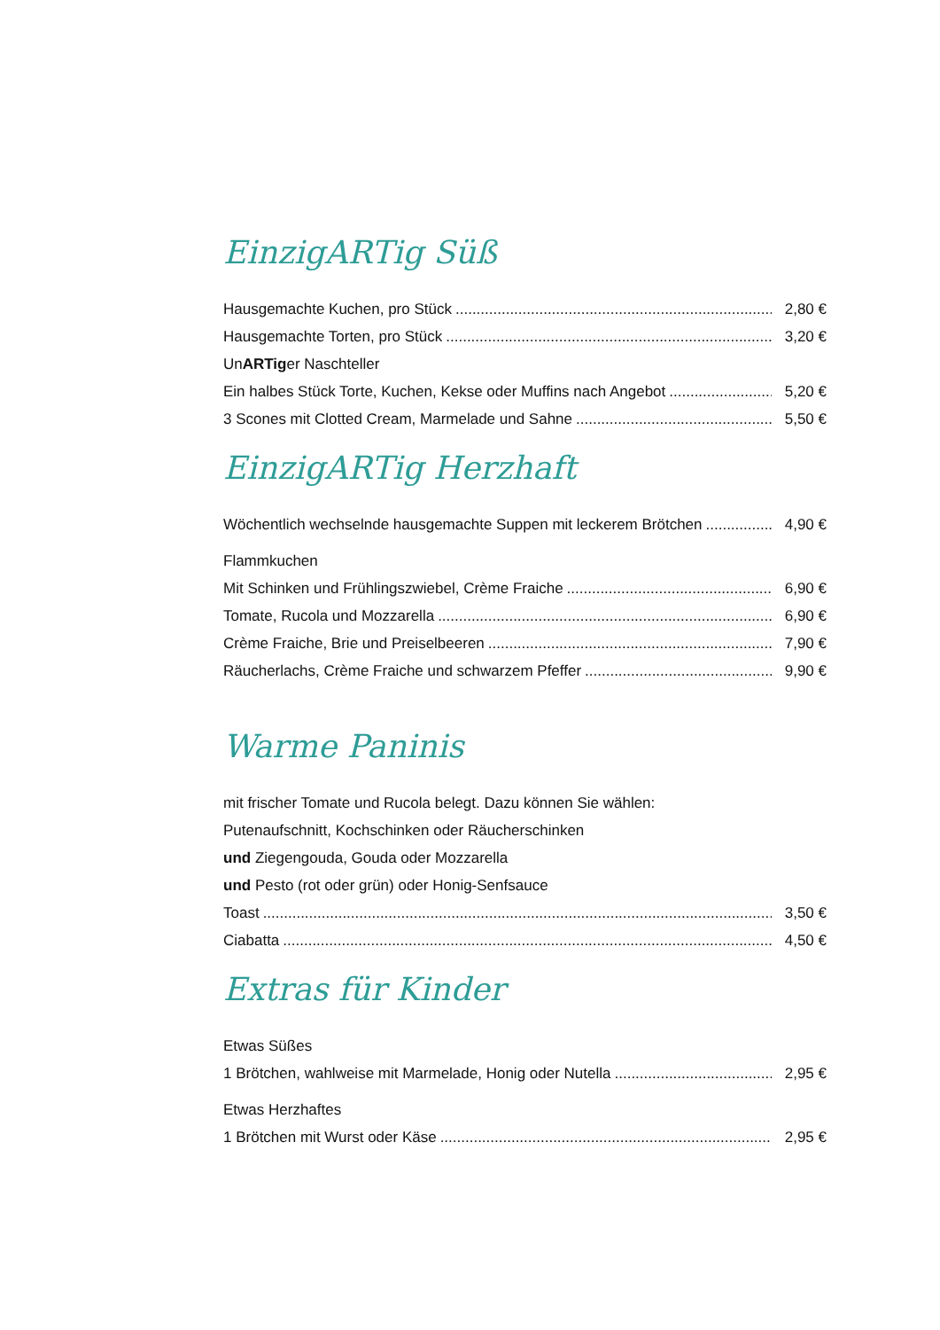EinzigARTig Süß
Hausgemachte Kuchen, pro Stück 2,80 €
Hausgemachte Torten, pro Stück 3,20 €
UnARTiger Naschteller
Ein halbes Stück Torte, Kuchen, Kekse oder Muffins nach Angebot 5,20 €
3 Scones mit Clotted Cream, Marmelade und Sahne 5,50 €
EinzigARTig Herzhaft
Wöchentlich wechselnde hausgemachte Suppen mit leckerem Brötchen 4,90 €
Flammkuchen
Mit Schinken und Frühlingszwiebel, Crème Fraiche 6,90 €
Tomate, Rucola und Mozzarella 6,90 €
Crème Fraiche, Brie und Preiselbeeren 7,90 €
Räucherlachs, Crème Fraiche und schwarzem Pfeffer 9,90 €
Warme Paninis
mit frischer Tomate und Rucola belegt. Dazu können Sie wählen:
Putenaufschnitt, Kochschinken oder Räucherschinken
und Ziegengouda, Gouda oder Mozzarella
und Pesto (rot oder grün) oder Honig-Senfsauce
Toast 3,50 €
Ciabatta 4,50 €
Extras für Kinder
Etwas Süßes
1 Brötchen, wahlweise mit Marmelade, Honig oder Nutella 2,95 €
Etwas Herzhaftes
1 Brötchen mit Wurst oder Käse 2,95 €